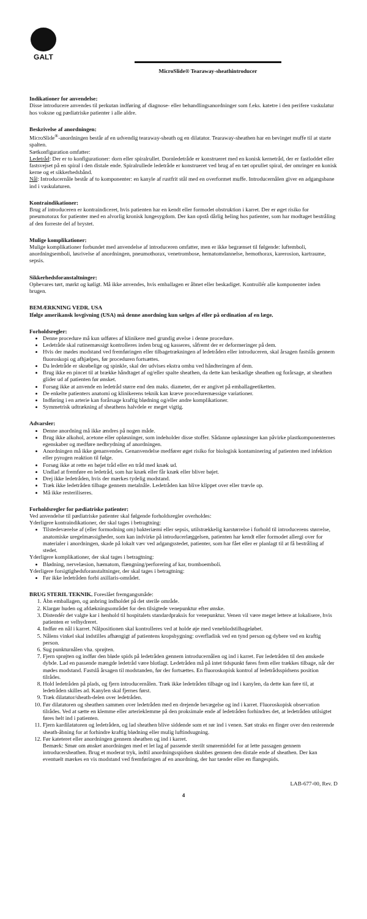GALT
MicroSlide® Tearaway-sheathintroducer
Indikationer for anvendelse:
Disse introducere anvendes til perkutan indføring af diagnose- eller behandlingsanordninger som f.eks. katetre i den perifere vaskulatur hos voksne og pædiatriske patienter i alle aldre.
Beskrivelse af anordningen:
MicroSlide<sup>®</sup>-anordningen består af en udvendig tearaway-sheath og en dilatator. Tearaway-sheathen har en bevinget muffe til at starte spalten.
Sætkonfiguration omfatter:
Ledetråd: Der er to konfigurationer: dorn eller spiralrullet. Dornledetråde er konstrueret med en konisk kernetråd, der er fastloddet eller fastsvejset på en spiral i den distale ende. Spiralrullede ledetråde er konstrueret ved brug af en tæt oprullet spiral, der omringer en konisk kerne og et sikkerhedsbånd.
Nål: Introducernåle består af to komponenter: en kanyle af rustfrit stål med en overformet muffe. Introducernålen giver en adgangsbane ind i vaskulaturen.
Kontraindikationer:
Brug af introduceren er kontraindiceret, hvis patienten har en kendt eller formodet obstruktion i karret. Der er øget risiko for pneumotorax for patienter med en alvorlig kronisk lungesygdom. Der kan opstå dårlig heling hos patienter, som har modtaget bestråling af den forreste del af brystet.
Mulige komplikationer:
Mulige komplikationer forbundet med anvendelse af introduceren omfatter, men er ikke begrænset til følgende: luftemboli, anordningsemboli, løsrivelse af anordningen, pneumothorax, venetrombose, hematomdannelse, hemothorax, karerosion, kartraume, sepsis.
Sikkerhedsforanstaltninger:
Opbevares tørt, mørkt og køligt. Må ikke anvendes, hvis emballagen er åbnet eller beskadiget. Kontrollér alle komponenter inden brugen.
BEMÆRKNING VEDR. USA
Ifølge amerikansk lovgivning (USA) må denne anordning kun sælges af eller på ordination af en læge.
Forholdsregler:
Denne procedure må kun udføres af klinikere med grundig øvelse i denne procedure.
Ledetråde skal rutinemæssigt kontrolleres inden brug og kasseres, såfremt der er deformeringer på dem.
Hvis der mødes modstand ved fremføringen eller tilbagetrækningen af ledetråden eller introduceren, skal årsagen fastslås gennem fluoroskopi og afhjælpes, før proceduren fortsættes.
Da ledetråde er skrøbelige og spinkle, skal der udvises ekstra omhu ved håndteringen af dem.
Brug ikke en pincet til at brække håndtaget af og/eller spalte sheathen, da dette kan beskadige sheathen og forårsage, at sheathen glider ud af patienten før ønsket.
Forsøg ikke at anvende en ledetråd større end den maks. diameter, der er angivet på emballageetiketten.
De enkelte patienters anatomi og klinikerens teknik kan kræve proceduremæssige variationer.
Indføring i en arterie kan forårsage kraftig blødning og/eller andre komplikationer.
Symmetrisk udtrækning af sheathens halvdele er meget vigtig.
Advarsler:
Denne anordning må ikke ændres på nogen måde.
Brug ikke alkohol, acetone eller opløsninger, som indeholder disse stoffer. Sådanne opløsninger kan påvirke plastkomponenternes egenskaber og medføre nedbrydning af anordningen.
Anordningen må ikke genanvendes. Genanvendelse medfører øget risiko for biologisk kontaminering af patienten med infektion eller pyrogen reaktion til følge.
Forsøg ikke at rette en bøjet tråd eller en tråd med knæk ud.
Undlad at fremføre en ledetråd, som har knæk eller får knæk eller bliver bøjet.
Drej ikke ledetråden, hvis der mærkes tydelig modstand.
Træk ikke ledetråden tilbage gennem metalnåle. Ledetråden kan blive klippet over eller trævle op.
Må ikke resteriliseres.
Forholdsregler for pædiatriske patienter:
Ved anvendelse til pædiatriske patienter skal følgende forholdsregler overholdes:
Yderligere kontraindikationer, der skal tages i betragtning:
Tilstedeværelse af (eller formodning om) bakteriæmi eller sepsis, utilstrækkelig karstørrelse i forhold til introducerens størrelse, anatomiske uregelmæssigheder, som kan indvirke på introducerlæggelsen, patienten har kendt eller formodet allergi over for materialer i anordningen, skade på lokalt væv ved adgangsstedet, patienter, som har fået eller er planlagt til at få bestråling af stedet.
Yderligere komplikationer, der skal tages i betragtning:
Blødning, nervelæsion, hæmatom, flængning/perforering af kar, tromboemboli.
Yderligere forsigtighedsforanstaltninger, der skal tages i betragtning:
Før ikke ledetråden forbi axillaris-området.
BRUG STERIL TEKNIK. Foreslået fremgangsmåde:
1. Åbn emballagen, og anbring indholdet på det sterile område.
2. Klargør huden og afdækningsområdet for den tilsigtede venepunktur efter ønske.
3. Distendér det valgte kar i henhold til hospitalets standardpraksis for venepunktur. Venen vil være meget lettere at lokalisere, hvis patienten er velhydreret.
4. Indfør en nål i karret. Nålpositionen skal kontrolleres ved at holde øje med veneblodstilbageløbet.
5. Nålens vinkel skal indstilles afhængigt af patientens kropsbygning: overfladisk ved en tynd person og dybere ved en kraftig person.
6. Sug punkturnålen vha. sprøjten.
7. Fjern sprøjten og indfør den bløde spids på ledetråden gennem introducernålen og ind i karret. Før ledetråden til den ønskede dybde. Lad en passende mængde ledetråd være blotlagt. Ledetråden må på intet tidspunkt føres frem eller trækkes tilbage, når der mødes modstand. Fastslå årsagen til modstanden, før der fortsættes. En fluoroskopisk kontrol af ledetrådsspidsens position tilrådes.
8. Hold ledetråden på plads, og fjern introducernålen. Træk ikke ledetråden tilbage og ind i kanylen, da dette kan føre til, at ledetråden skilles ad. Kanylen skal fjernes først.
9. Træk dilatator/sheath-delen over ledetråden.
10. Før dilatatoren og sheathen sammen over ledetråden med en drejende bevægelse og ind i karret. Fluoroskopisk observation tilrådes. Ved at sætte en klemme eller arterieklemme på den proksimale ende af ledetråden forhindres det, at ledetråden utilsigtet føres helt ind i patienten.
11. Fjern kardilatatoren og ledetråden, og lad sheathen blive siddende som et rør ind i venen. Sæt straks en finger over den resterende sheath-åbning for at forhindre kraftig blødning eller mulig luftindsugning.
12. Før kateteret eller anordningen gennem sheathen og ind i karret.
Bemærk: Smør om ønsket anordningen med et let lag af passende sterilt smøremiddel for at lette passagen gennem introducersheathen. Brug et moderat tryk, indtil anordningsspidsen skubbes gennem den distale ende af sheathen. Der kan eventuelt mærkes en vis modstand ved fremføringen af en anordning, der har tænder eller en flangespids.
LAB-677-00, Rev. D
4